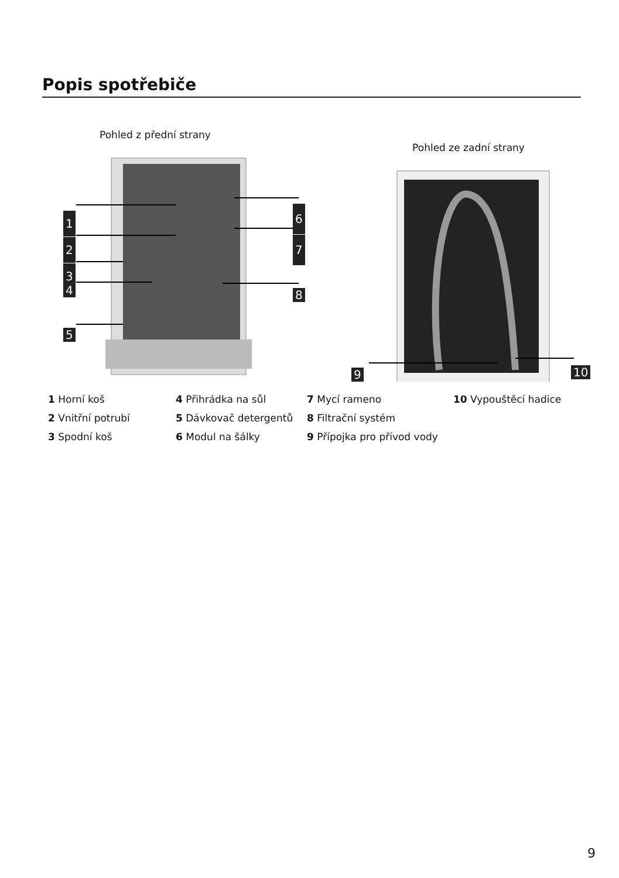Popis spotřebiče
Pohled z přední strany
1
2
3
4
5
6
7
8
Pohled ze zadní strany
9 10
1 Horní koš
4 Přihrádka na sůl
7 Mycí rameno
10 Vypouštěcí hadice
2 Vnitřní potrubí
5 Dávkovač detergentů
8 Filtrační systém
3 Spodní koš
6 Modul na šálky
9 Přípojka pro přívod vody
9